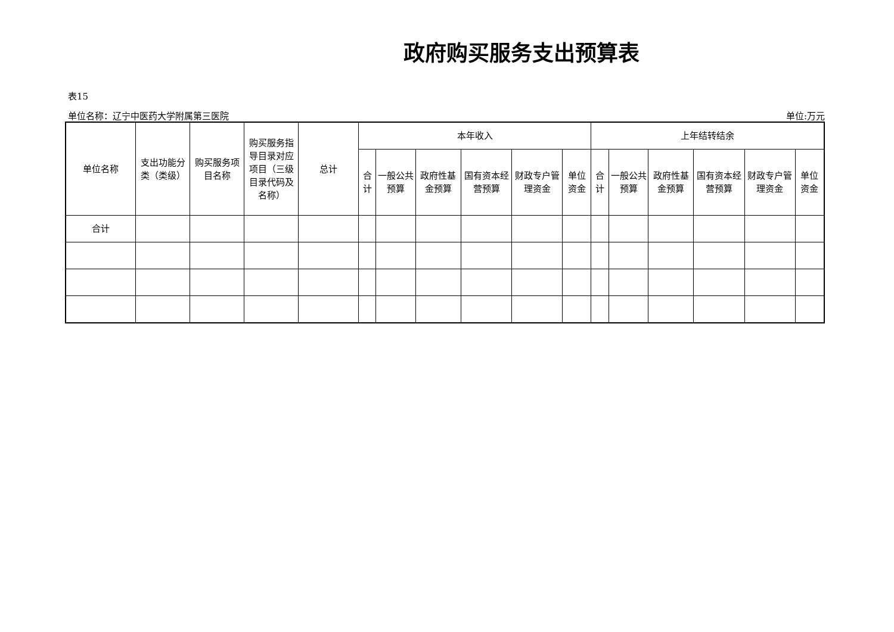政府购买服务支出预算表
表15
单位名称：辽宁中医药大学附属第三医院 单位:万元
| 单位名称 | 支出功能分类（类级） | 购买服务项目名称 | 购买服务指导目录对应项目（三级目录代码及名称） | 总计 | 本年收入 | | | | | | 上年结转结余 | | | | | |
| --- | --- | --- | --- | --- | --- | --- | --- | --- | --- | --- | --- | --- | --- | --- | --- | --- |
| | | | | | 合计 | 一般公共预算 | 政府性基金预算 | 国有资本经营预算 | 财政专户管理资金 | 单位资金 | 合计 | 一般公共预算 | 政府性基金预算 | 国有资本经营预算 | 财政专户管理资金 | 单位资金 |
| 合计 | | | | | | | | | | | | | | | | |